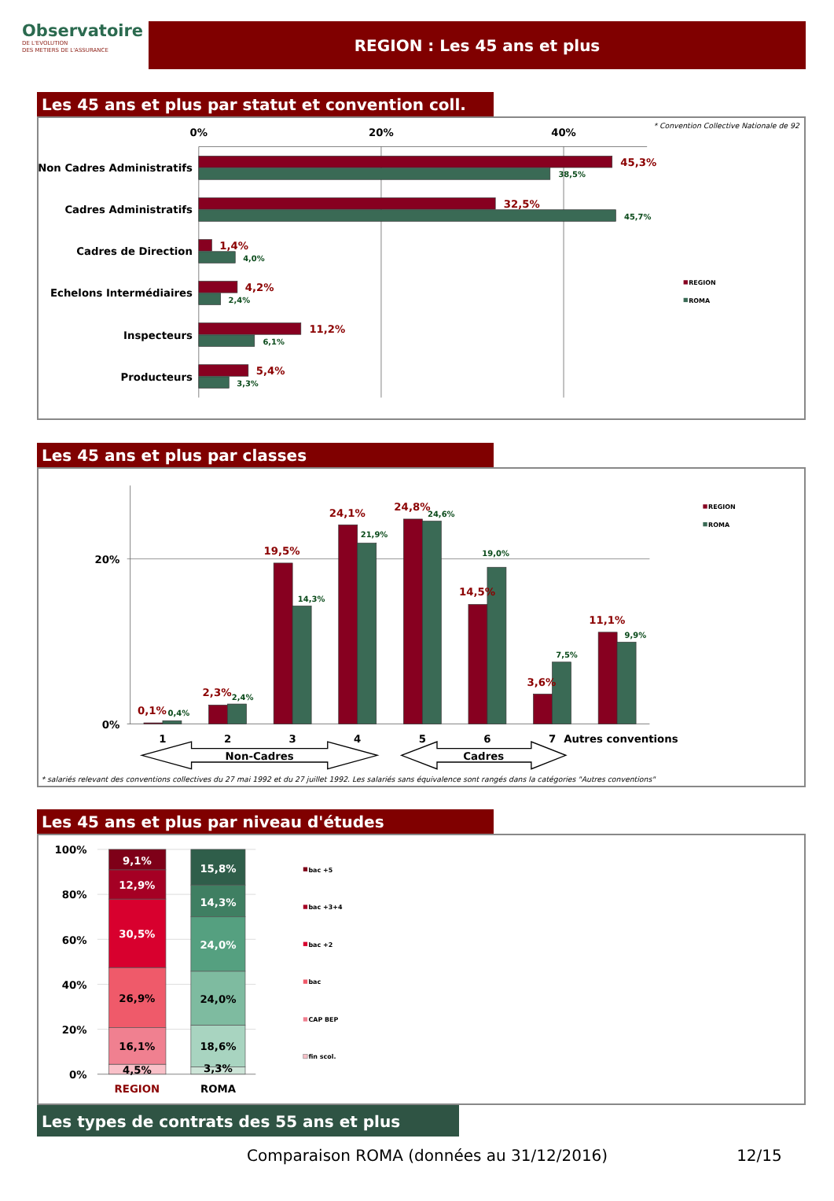Observatoire
DE L'EVOLUTION
DES METIERS DE L'ASSURANCE
REGION : Les 45 ans et plus
Les 45 ans et plus par statut et convention coll.
* Convention Collective Nationale de 92
0%
20%
40%
Non Cadres Administratifs
Cadres Administratifs
Cadres de Direction
Echelons Intermédiaires
Inspecteurs
Producteurs
45,3%
32,5%
1,4%
4,2%
11,2%
5,4%
38,5%
45,7%
4,0%
2,4%
6,1%
3,3%
REGION
ROMA
Les 45 ans et plus par classes
20%
0%
0,1%
2,3%
19,5%
24,1%
24,8%
14,5%
3,6%
11,1%
0,4%
2,4%
14,3%
21,9%
24,6%
19,0%
7,5%
9,9%
1
2
3
4
5
6
7
Autres conventions
Non-Cadres
Cadres
* salariés relevant des conventions collectives du 27 mai 1992 et du 27 juillet 1992. Les salariés sans équivalence sont rangés dans la catégories "Autres conventions"
REGION
ROMA
Les 45 ans et plus par niveau d'études
100%
80%
60%
40%
20%
0%
4,5%
16,1%
26,9%
30,5%
12,9%
9,1%
3,3%
18,6%
24,0%
24,0%
14,3%
15,8%
REGION
ROMA
bac +5
bac +3+4
bac +2
bac
CAP BEP
fin scol.
Les types de contrats des 55 ans et plus
Comparaison ROMA (données au 31/12/2016) 12/15